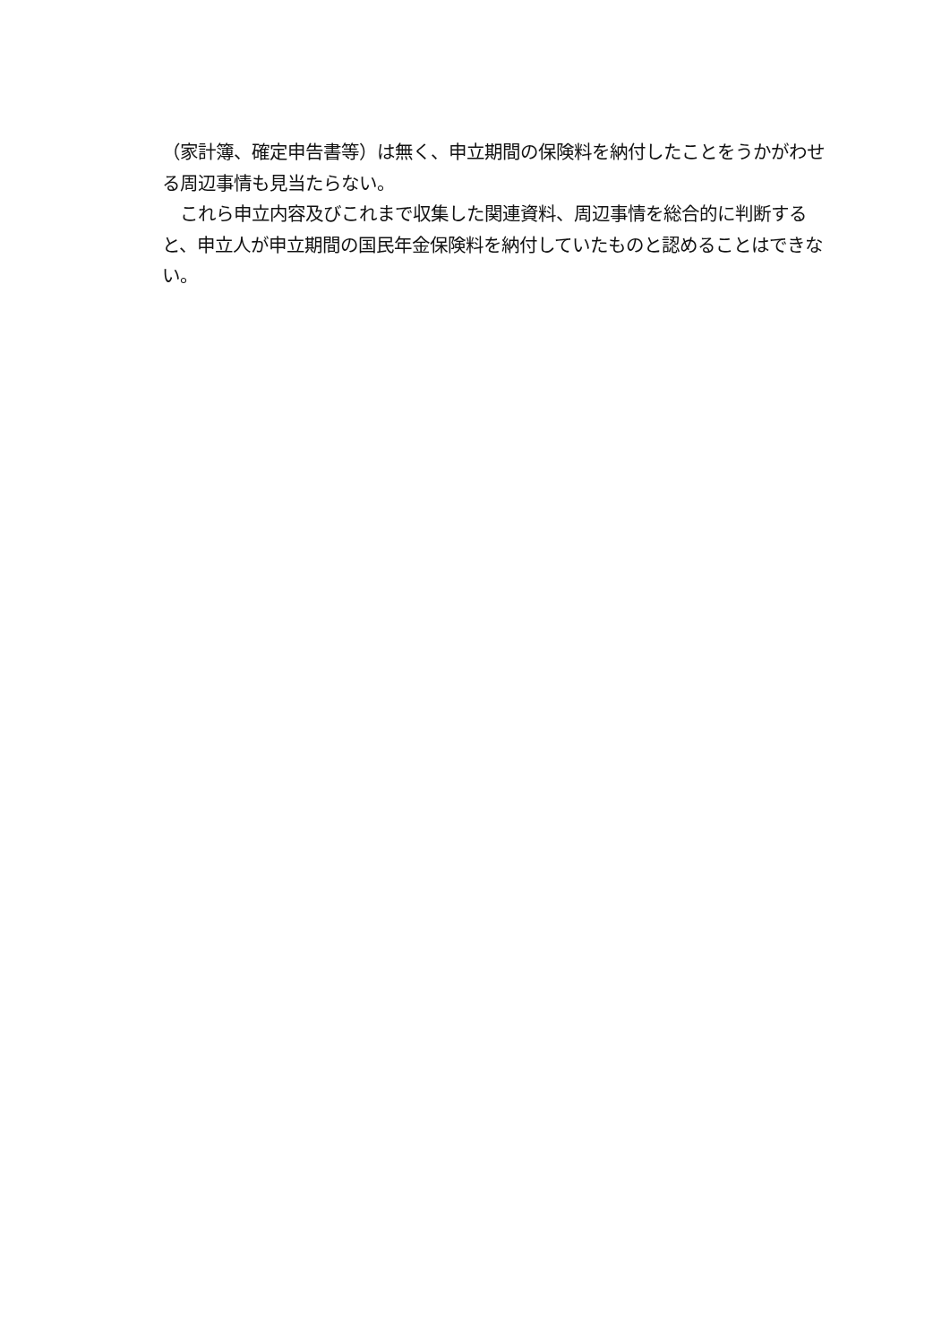（家計簿、確定申告書等）は無く、申立期間の保険料を納付したことをうかがわせる周辺事情も見当たらない。
　これら申立内容及びこれまで収集した関連資料、周辺事情を総合的に判断すると、申立人が申立期間の国民年金保険料を納付していたものと認めることはできない。